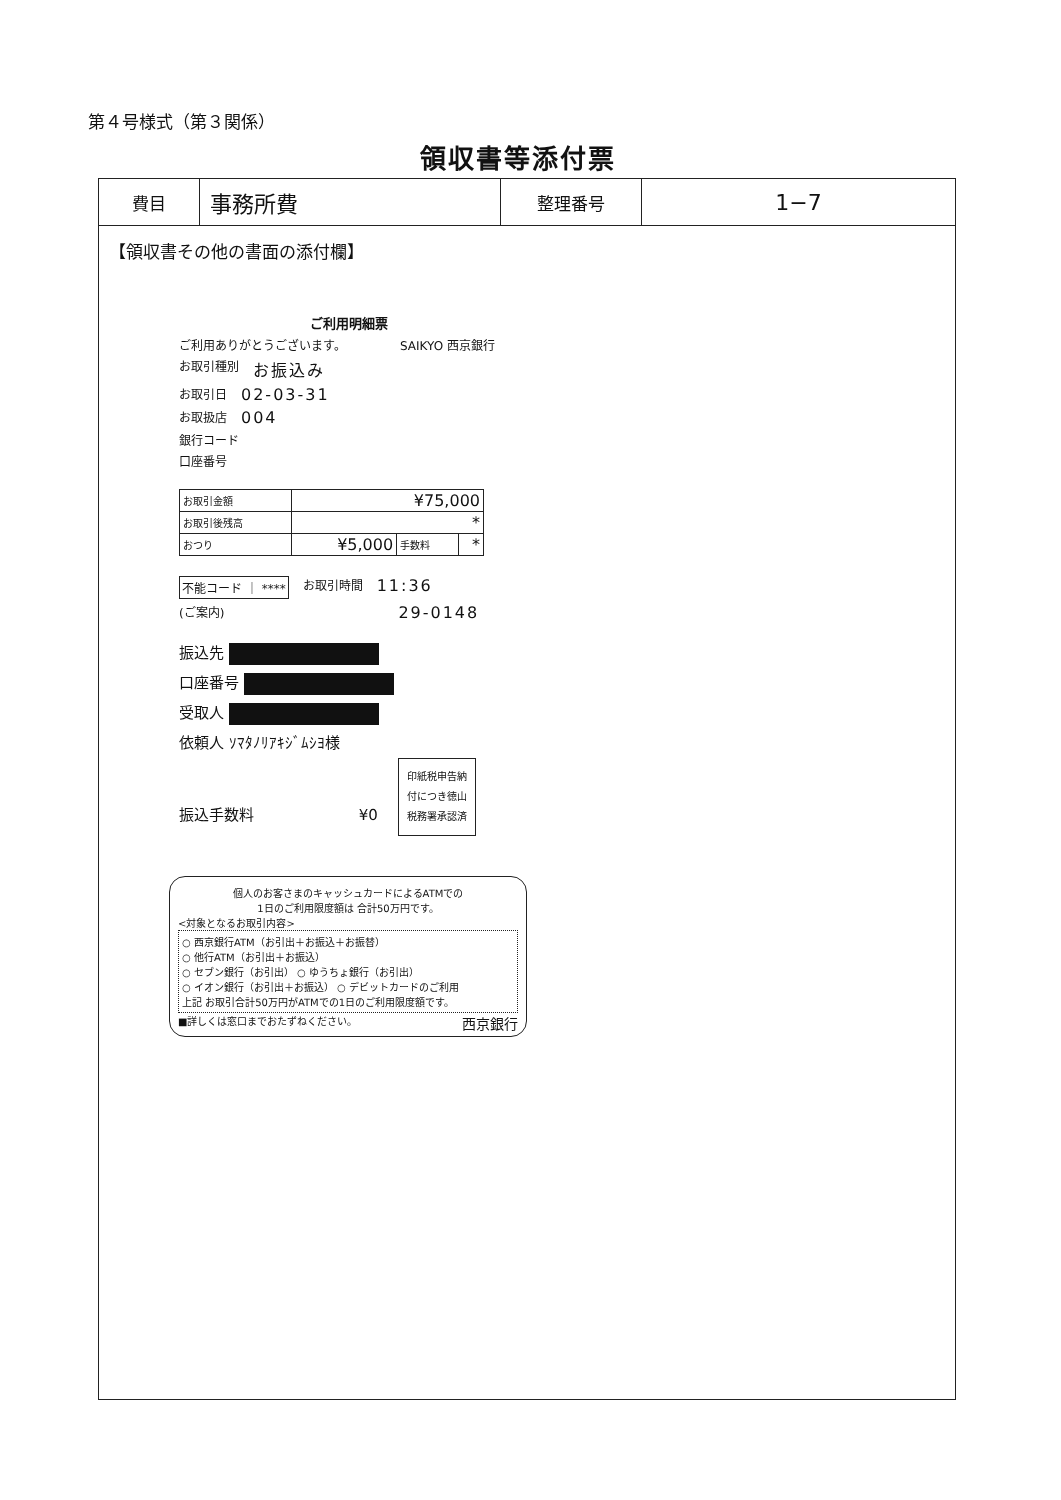第４号様式（第３関係）
領収書等添付票
| 費目 | 事務所費 | 整理番号 | 1−7 |
【領収書その他の書面の添付欄】
ご利用明細票
ご利用ありがとうございます。 SAIKYO 西京銀行
お取引種別 お振込み
お取引日 02-03-31
お取扱店 004
銀行コード
口座番号
| お取引金額 | ¥75,000 | | |
| お取引後残高 | * | | |
| おつり | ¥5,000 | 手数料 | * |
不能コード ｜ **** お取引時間 11:36
(ご案内) 29-0148
振込先
口座番号
受取人
依頼人 ｿﾏﾀﾉﾘｱｷｼﾞﾑｼﾖ様
振込手数料 ¥0 印紙税申告納
付につき徳山
税務署承認済
個人のお客さまのキャッシュカードによるATMでの
1日のご利用限度額は 合計50万円です。
<対象となるお取引内容>
○ 西京銀行ATM（お引出＋お振込＋お振替）
○ 他行ATM（お引出＋お振込）
○ セブン銀行（お引出） ○ ゆうちょ銀行（お引出）
○ イオン銀行（お引出＋お振込） ○ デビットカードのご利用
上記 お取引合計50万円がATMでの1日のご利用限度額です。
■詳しくは窓口までおたずねください。 西京銀行